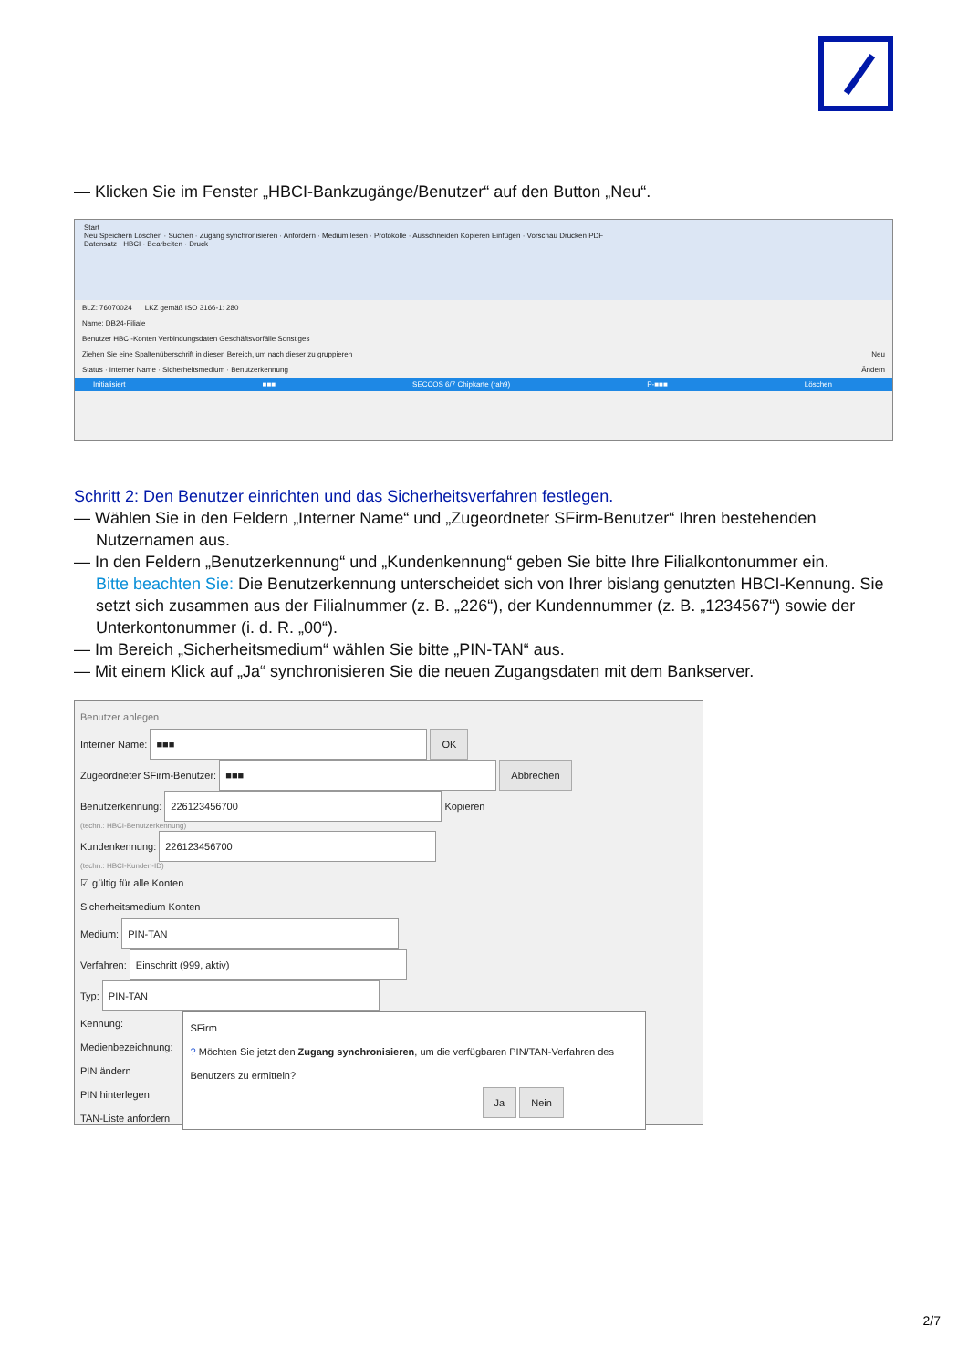— Klicken Sie im Fenster „HBCI-Bankzugänge/Benutzer“ auf den Button „Neu“.
Start
Neu Speichern Löschen · Suchen · Zugang synchronisieren · Anfordern · Medium lesen · Protokolle · Ausschneiden Kopieren Einfügen · Vorschau Drucken PDF
Datensatz · HBCI · Bearbeiten · Druck
BLZ: 76070024 LKZ gemäß ISO 3166-1: 280
Name: DB24-Filiale
Benutzer HBCI-Konten Verbindungsdaten Geschäftsvorfälle Sonstiges
Ziehen Sie eine Spaltenüberschrift in diesen Bereich, um nach dieser zu gruppieren Neu
Status · Interner Name · Sicherheitsmedium · Benutzerkennung Ändern
Initialisiert ■■■ SECCOS 6/7 Chipkarte (rah9) P-■■■ Löschen
Schritt 2: Den Benutzer einrichten und das Sicherheitsverfahren festlegen.
— Wählen Sie in den Feldern „Interner Name“ und „Zugeordneter SFirm-Benutzer“ Ihren bestehenden
Nutzernamen aus.
— In den Feldern „Benutzerkennung“ und „Kundenkennung“ geben Sie bitte Ihre Filialkontonummer ein.
Bitte beachten Sie: Die Benutzerkennung unterscheidet sich von Ihrer bislang genutzten HBCI-Kennung. Sie setzt sich zusammen aus der Filialnummer (z. B. „226“), der Kundennummer (z. B. „1234567“) sowie der Unterkontonummer (i. d. R. „00“).
— Im Bereich „Sicherheitsmedium“ wählen Sie bitte „PIN-TAN“ aus.
— Mit einem Klick auf „Ja“ synchronisieren Sie die neuen Zugangsdaten mit dem Bankserver.
Benutzer anlegen
Interner Name: ■■■ OK
Zugeordneter SFirm-Benutzer: ■■■ Abbrechen
Benutzerkennung: 226123456700 Kopieren
(techn.: HBCI-Benutzerkennung)
Kundenkennung: 226123456700
(techn.: HBCI-Kunden-ID)
☑ gültig für alle Konten
Sicherheitsmedium Konten
Medium: PIN-TAN
Verfahren: Einschritt (999, aktiv)
Typ: PIN-TAN
Kennung:
Medienbezeichnung:
PIN ändern
PIN hinterlegen
TAN-Liste anfordern
SFirm
? Möchten Sie jetzt den Zugang synchronisieren, um die verfügbaren PIN/TAN-Verfahren des Benutzers zu ermitteln?
Ja Nein
2/7